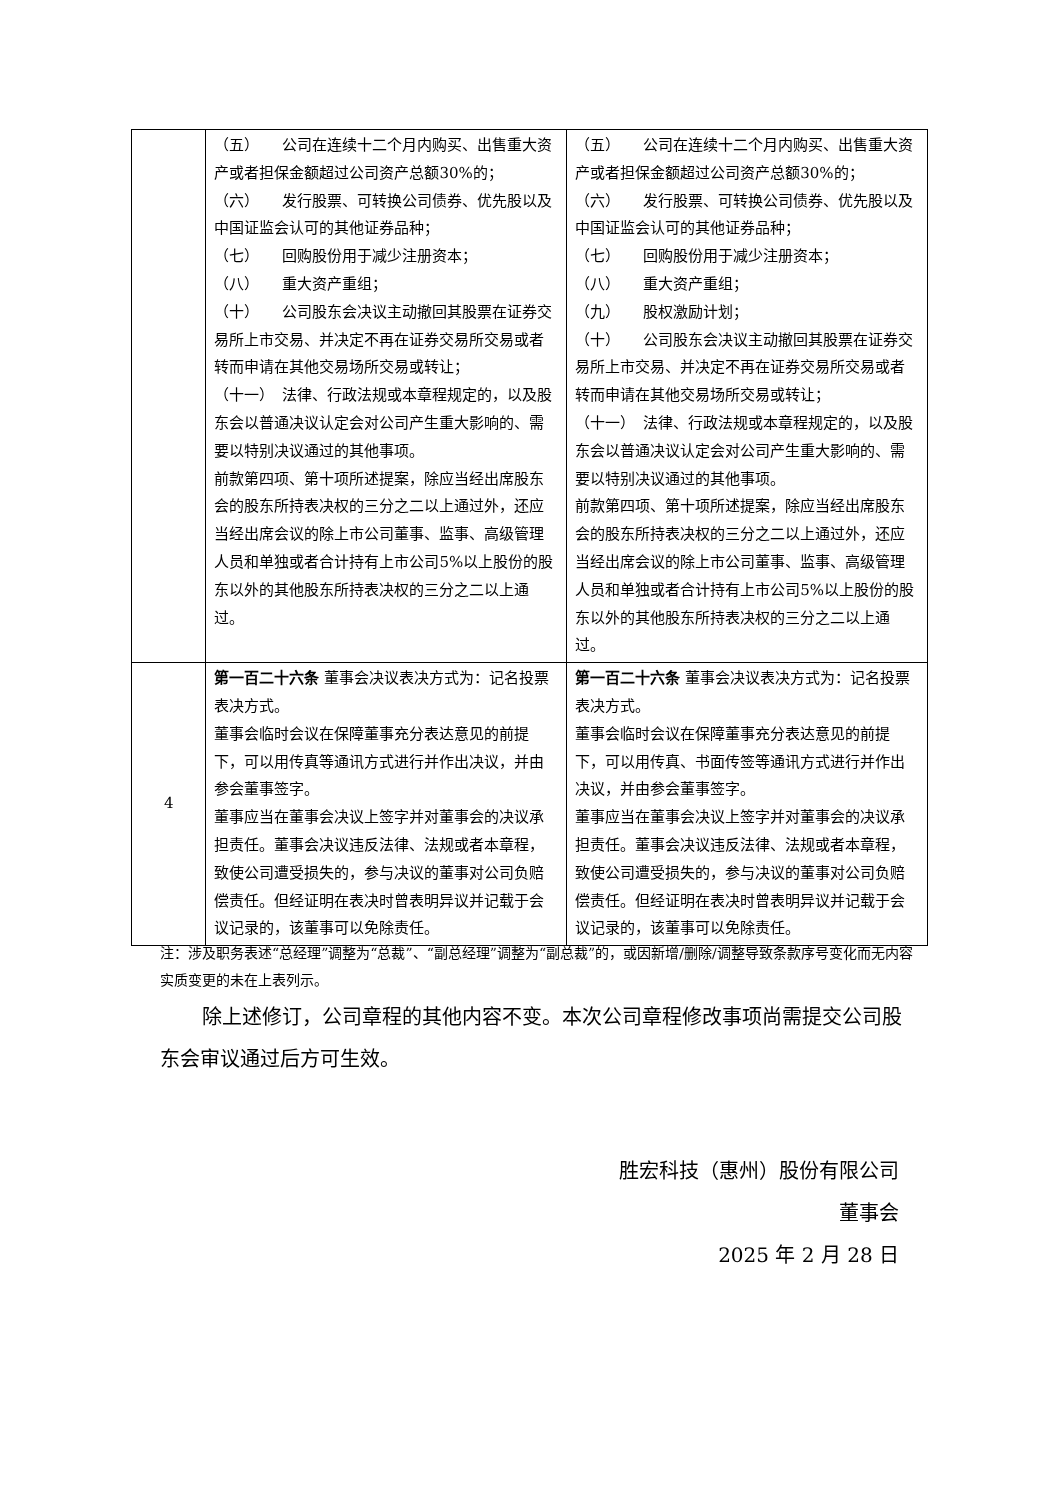| | （五） 公司在连续十二个月内购买、出售重大资产或者担保金额超过公司资产总额30%的； （六） 发行股票、可转换公司债券、优先股以及中国证监会认可的其他证券品种； （七） 回购股份用于减少注册资本； （八） 重大资产重组； （十） 公司股东会决议主动撤回其股票在证券交易所上市交易、并决定不再在证券交易所交易或者转而申请在其他交易场所交易或转让； （十一） 法律、行政法规或本章程规定的，以及股东会以普通决议认定会对公司产生重大影响的、需要以特别决议通过的其他事项。 前款第四项、第十项所述提案，除应当经出席股东会的股东所持表决权的三分之二以上通过外，还应当经出席会议的除上市公司董事、监事、高级管理人员和单独或者合计持有上市公司5%以上股份的股东以外的其他股东所持表决权的三分之二以上通过。 | （五） 公司在连续十二个月内购买、出售重大资产或者担保金额超过公司资产总额30%的； （六） 发行股票、可转换公司债券、优先股以及中国证监会认可的其他证券品种； （七） 回购股份用于减少注册资本； （八） 重大资产重组； （九） 股权激励计划； （十） 公司股东会决议主动撤回其股票在证券交易所上市交易、并决定不再在证券交易所交易或者转而申请在其他交易场所交易或转让； （十一） 法律、行政法规或本章程规定的，以及股东会以普通决议认定会对公司产生重大影响的、需要以特别决议通过的其他事项。 前款第四项、第十项所述提案，除应当经出席股东会的股东所持表决权的三分之二以上通过外，还应当经出席会议的除上市公司董事、监事、高级管理人员和单独或者合计持有上市公司5%以上股份的股东以外的其他股东所持表决权的三分之二以上通过。 |
| 4 | 第一百二十六条 董事会决议表决方式为：记名投票表决方式。 董事会临时会议在保障董事充分表达意见的前提下，可以用传真等通讯方式进行并作出决议，并由参会董事签字。 董事应当在董事会决议上签字并对董事会的决议承担责任。董事会决议违反法律、法规或者本章程，致使公司遭受损失的，参与决议的董事对公司负赔偿责任。但经证明在表决时曾表明异议并记载于会议记录的，该董事可以免除责任。 | 第一百二十六条 董事会决议表决方式为：记名投票表决方式。 董事会临时会议在保障董事充分表达意见的前提下，可以用传真、书面传签等通讯方式进行并作出决议，并由参会董事签字。 董事应当在董事会决议上签字并对董事会的决议承担责任。董事会决议违反法律、法规或者本章程，致使公司遭受损失的，参与决议的董事对公司负赔偿责任。但经证明在表决时曾表明异议并记载于会议记录的，该董事可以免除责任。 |
注：涉及职务表述“总经理”调整为“总裁”、“副总经理”调整为“副总裁”的，或因新增/删除/调整导致条款序号变化而无内容实质变更的未在上表列示。
除上述修订，公司章程的其他内容不变。本次公司章程修改事项尚需提交公司股东会审议通过后方可生效。
胜宏科技（惠州）股份有限公司
董事会　　
2025 年 2 月 28 日